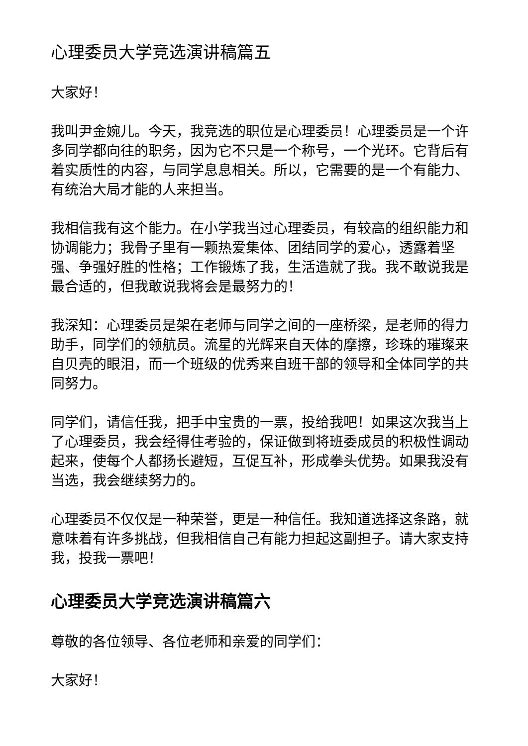心理委员大学竞选演讲稿篇五
大家好！
我叫尹金婉儿。今天，我竞选的职位是心理委员！心理委员是一个许多同学都向往的职务，因为它不只是一个称号，一个光环。它背后有着实质性的内容，与同学息息相关。所以，它需要的是一个有能力、有统治大局才能的人来担当。
我相信我有这个能力。在小学我当过心理委员，有较高的组织能力和协调能力；我骨子里有一颗热爱集体、团结同学的爱心，透露着坚强、争强好胜的性格；工作锻炼了我，生活造就了我。我不敢说我是最合适的，但我敢说我将会是最努力的！
我深知：心理委员是架在老师与同学之间的一座桥梁，是老师的得力助手，同学们的领航员。流星的光辉来自天体的摩擦，珍珠的璀璨来自贝壳的眼泪，而一个班级的优秀来自班干部的领导和全体同学的共同努力。
同学们，请信任我，把手中宝贵的一票，投给我吧！如果这次我当上了心理委员，我会经得住考验的，保证做到将班委成员的积极性调动起来，使每个人都扬长避短，互促互补，形成拳头优势。如果我没有当选，我会继续努力的。
心理委员不仅仅是一种荣誉，更是一种信任。我知道选择这条路，就意味着有许多挑战，但我相信自己有能力担起这副担子。请大家支持我，投我一票吧！
心理委员大学竞选演讲稿篇六
尊敬的各位领导、各位老师和亲爱的同学们：
大家好！